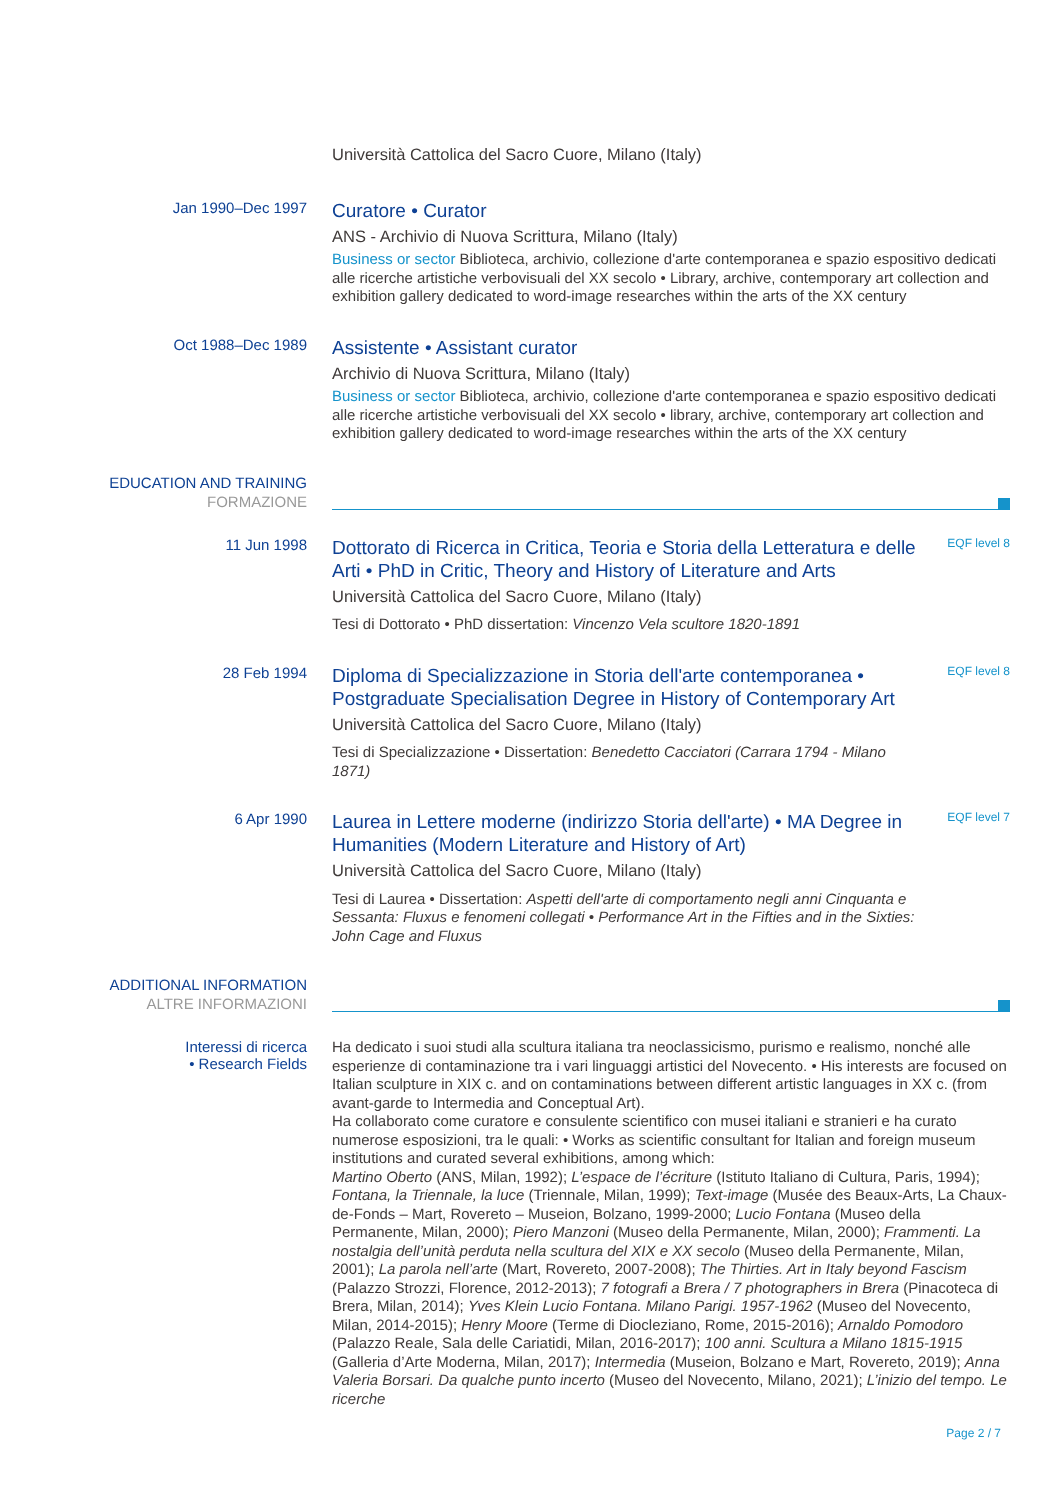Università Cattolica del Sacro Cuore, Milano (Italy)
Jan 1990–Dec 1997
Curatore • Curator
ANS - Archivio di Nuova Scrittura, Milano (Italy)
Business or sector Biblioteca, archivio, collezione d'arte contemporanea e spazio espositivo dedicati alle ricerche artistiche verbovisuali del XX secolo • Library, archive, contemporary art collection and exhibition gallery dedicated to word-image researches within the arts of the XX century
Oct 1988–Dec 1989
Assistente • Assistant curator
Archivio di Nuova Scrittura, Milano (Italy)
Business or sector Biblioteca, archivio, collezione d'arte contemporanea e spazio espositivo dedicati alle ricerche artistiche verbovisuali del XX secolo • library, archive, contemporary art collection and exhibition gallery dedicated to word-image researches within the arts of the XX century
EDUCATION AND TRAINING
FORMAZIONE
11 Jun 1998
Dottorato di Ricerca in Critica, Teoria e Storia della Letteratura e delle Arti • PhD in Critic, Theory and History of Literature and Arts
Università Cattolica del Sacro Cuore, Milano (Italy)
Tesi di Dottorato • PhD dissertation: Vincenzo Vela scultore 1820-1891
EQF level 8
28 Feb 1994
Diploma di Specializzazione in Storia dell'arte contemporanea • Postgraduate Specialisation Degree in History of Contemporary Art
Università Cattolica del Sacro Cuore, Milano (Italy)
Tesi di Specializzazione • Dissertation: Benedetto Cacciatori (Carrara 1794 - Milano 1871)
EQF level 8
6 Apr 1990
Laurea in Lettere moderne (indirizzo Storia dell'arte) • MA Degree in Humanities (Modern Literature and History of Art)
Università Cattolica del Sacro Cuore, Milano (Italy)
Tesi di Laurea • Dissertation: Aspetti dell'arte di comportamento negli anni Cinquanta e Sessanta: Fluxus e fenomeni collegati • Performance Art in the Fifties and in the Sixties: John Cage and Fluxus
EQF level 7
ADDITIONAL INFORMATION
ALTRE INFORMAZIONI
Interessi di ricerca
• Research Fields
Ha dedicato i suoi studi alla scultura italiana tra neoclassicismo, purismo e realismo, nonché alle esperienze di contaminazione tra i vari linguaggi artistici del Novecento. • His interests are focused on Italian sculpture in XIX c. and on contaminations between different artistic languages in XX c. (from avant-garde to Intermedia and Conceptual Art).
Ha collaborato come curatore e consulente scientifico con musei italiani e stranieri e ha curato numerose esposizioni, tra le quali: • Works as scientific consultant for Italian and foreign museum institutions and curated several exhibitions, among which:
Martino Oberto (ANS, Milan, 1992); L’espace de l’écriture (Istituto Italiano di Cultura, Paris, 1994); Fontana, la Triennale, la luce (Triennale, Milan, 1999); Text-image (Musée des Beaux-Arts, La Chaux-de-Fonds – Mart, Rovereto – Museion, Bolzano, 1999-2000; Lucio Fontana (Museo della Permanente, Milan, 2000); Piero Manzoni (Museo della Permanente, Milan, 2000); Frammenti. La nostalgia dell’unità perduta nella scultura del XIX e XX secolo (Museo della Permanente, Milan, 2001); La parola nell’arte (Mart, Rovereto, 2007-2008); The Thirties. Art in Italy beyond Fascism (Palazzo Strozzi, Florence, 2012-2013); 7 fotografi a Brera / 7 photographers in Brera (Pinacoteca di Brera, Milan, 2014); Yves Klein Lucio Fontana. Milano Parigi. 1957-1962 (Museo del Novecento, Milan, 2014-2015); Henry Moore (Terme di Diocleziano, Rome, 2015-2016); Arnaldo Pomodoro (Palazzo Reale, Sala delle Cariatidi, Milan, 2016-2017); 100 anni. Scultura a Milano 1815-1915 (Galleria d’Arte Moderna, Milan, 2017); Intermedia (Museion, Bolzano e Mart, Rovereto, 2019); Anna Valeria Borsari. Da qualche punto incerto (Museo del Novecento, Milano, 2021); L’inizio del tempo. Le ricerche
Page 2 / 7